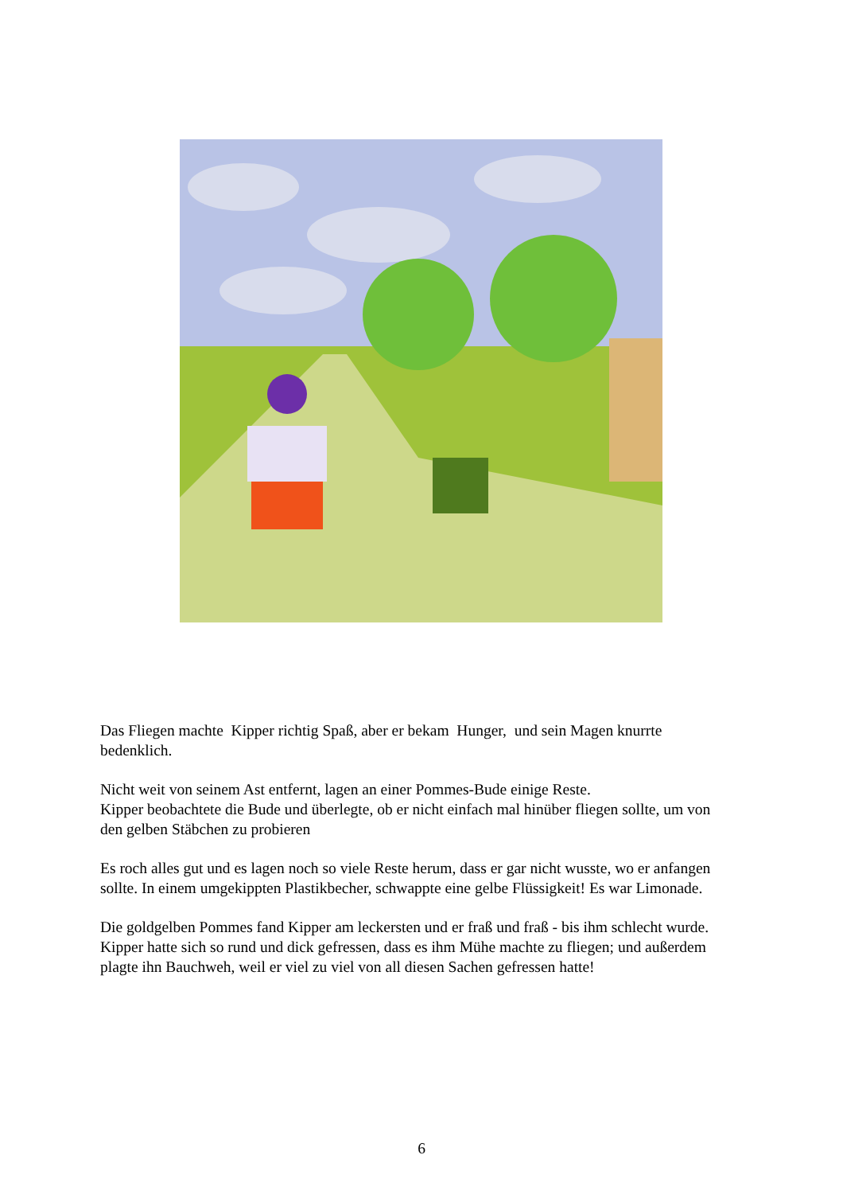Das Fliegen machte Kipper richtig Spaß, aber er bekam Hunger, und sein Magen knurrte bedenklich.
Nicht weit von seinem Ast entfernt, lagen an einer Pommes-Bude einige Reste.
Kipper beobachtete die Bude und überlegte, ob er nicht einfach mal hinüber fliegen sollte, um von den gelben Stäbchen zu probieren
Es roch alles gut und es lagen noch so viele Reste herum, dass er gar nicht wusste, wo er anfangen sollte. In einem umgekippten Plastikbecher, schwappte eine gelbe Flüssigkeit! Es war Limonade.
Die goldgelben Pommes fand Kipper am leckersten und er fraß und fraß - bis ihm schlecht wurde. Kipper hatte sich so rund und dick gefressen, dass es ihm Mühe machte zu fliegen; und außerdem plagte ihn Bauchweh, weil er viel zu viel von all diesen Sachen gefressen hatte!
6